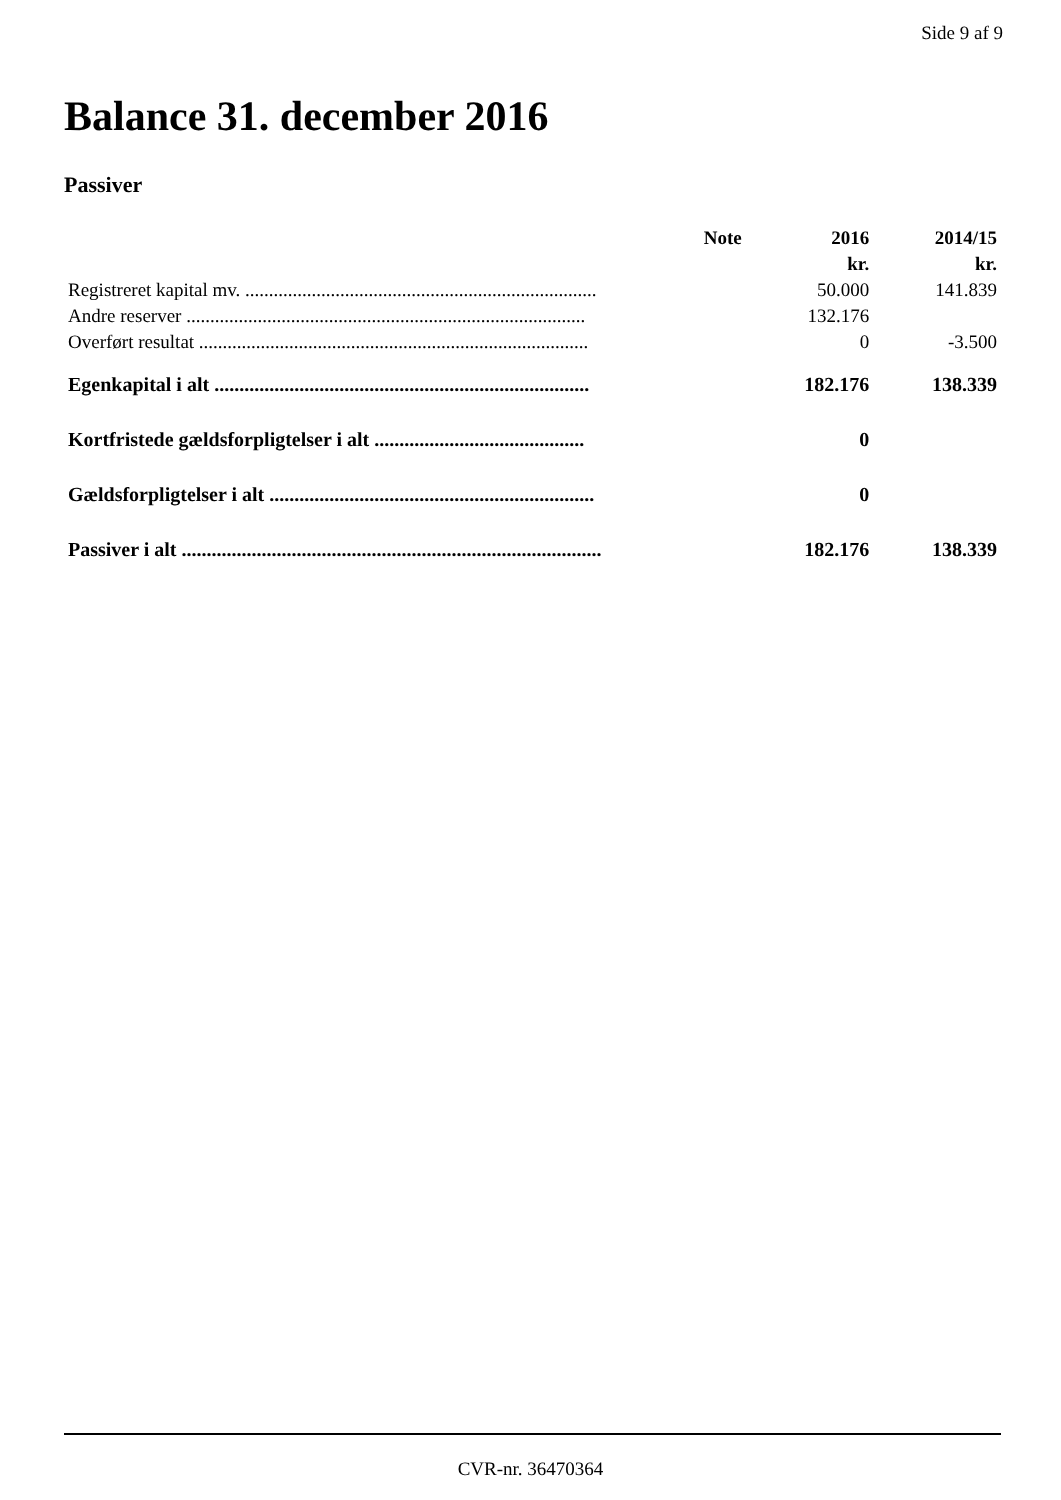Side 9 af 9
Balance 31. december 2016
Passiver
| | Note | 2016 | 2014/15 |
| --- | --- | --- | --- |
| | | kr. | kr. |
| Registreret kapital mv. .......................................................................... | | 50.000 | 141.839 |
| Andre reserver .................................................................................... | | 132.176 | |
| Overført resultat .................................................................................. | | 0 | -3.500 |
| Egenkapital i alt ........................................................................... | | 182.176 | 138.339 |
| Kortfristede gældsforpligtelser i alt .......................................... | | 0 | |
| Gældsforpligtelser i alt ................................................................. | | 0 | |
| Passiver i alt .................................................................................... | | 182.176 | 138.339 |
CVR-nr. 36470364